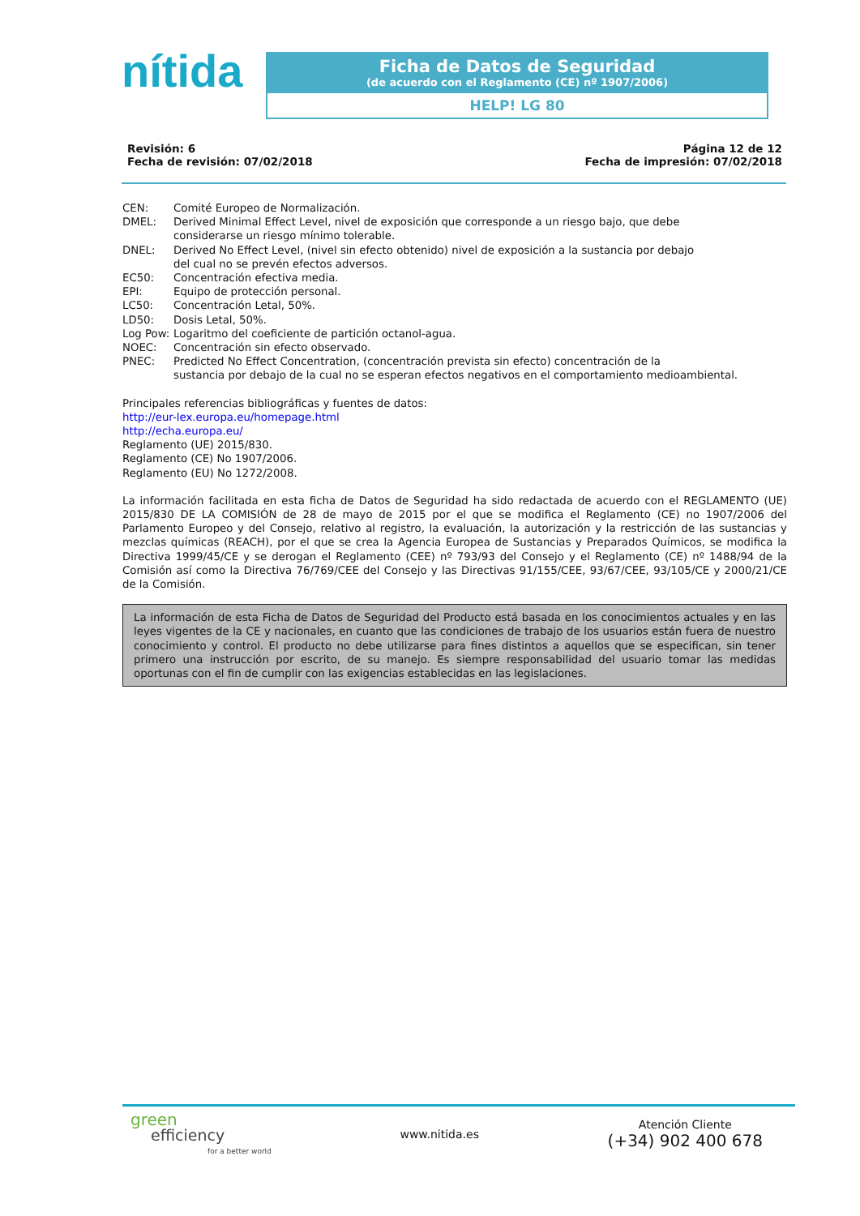nítida
Ficha de Datos de Seguridad
(de acuerdo con el Reglamento (CE) nº 1907/2006)
HELP! LG 80
Revisión: 6
Fecha de revisión: 07/02/2018
Página 12 de 12
Fecha de impresión: 07/02/2018
CEN: Comité Europeo de Normalización.
DMEL: Derived Minimal Effect Level, nivel de exposición que corresponde a un riesgo bajo, que debe
considerarse un riesgo mínimo tolerable.
DNEL: Derived No Effect Level, (nivel sin efecto obtenido) nivel de exposición a la sustancia por debajo
del cual no se prevén efectos adversos.
EC50: Concentración efectiva media.
EPI: Equipo de protección personal.
LC50: Concentración Letal, 50%.
LD50: Dosis Letal, 50%.
Log Pow: Logaritmo del coeficiente de partición octanol-agua.
NOEC: Concentración sin efecto observado.
PNEC: Predicted No Effect Concentration, (concentración prevista sin efecto) concentración de la
sustancia por debajo de la cual no se esperan efectos negativos en el comportamiento medioambiental.
Principales referencias bibliográficas y fuentes de datos:
http://eur-lex.europa.eu/homepage.html
http://echa.europa.eu/
Reglamento (UE) 2015/830.
Reglamento (CE) No 1907/2006.
Reglamento (EU) No 1272/2008.
La información facilitada en esta ficha de Datos de Seguridad ha sido redactada de acuerdo con el REGLAMENTO (UE) 2015/830 DE LA COMISIÓN de 28 de mayo de 2015 por el que se modifica el Reglamento (CE) no 1907/2006 del Parlamento Europeo y del Consejo, relativo al registro, la evaluación, la autorización y la restricción de las sustancias y mezclas químicas (REACH), por el que se crea la Agencia Europea de Sustancias y Preparados Químicos, se modifica la Directiva 1999/45/CE y se derogan el Reglamento (CEE) nº 793/93 del Consejo y el Reglamento (CE) nº 1488/94 de la Comisión así como la Directiva 76/769/CEE del Consejo y las Directivas 91/155/CEE, 93/67/CEE, 93/105/CE y 2000/21/CE de la Comisión.
La información de esta Ficha de Datos de Seguridad del Producto está basada en los conocimientos actuales y en las leyes vigentes de la CE y nacionales, en cuanto que las condiciones de trabajo de los usuarios están fuera de nuestro conocimiento y control. El producto no debe utilizarse para fines distintos a aquellos que se especifican, sin tener primero una instrucción por escrito, de su manejo. Es siempre responsabilidad del usuario tomar las medidas oportunas con el fin de cumplir con las exigencias establecidas en las legislaciones.
green
efficiency
for a better world
www.nitida.es
Atención Cliente
(+34) 902 400 678